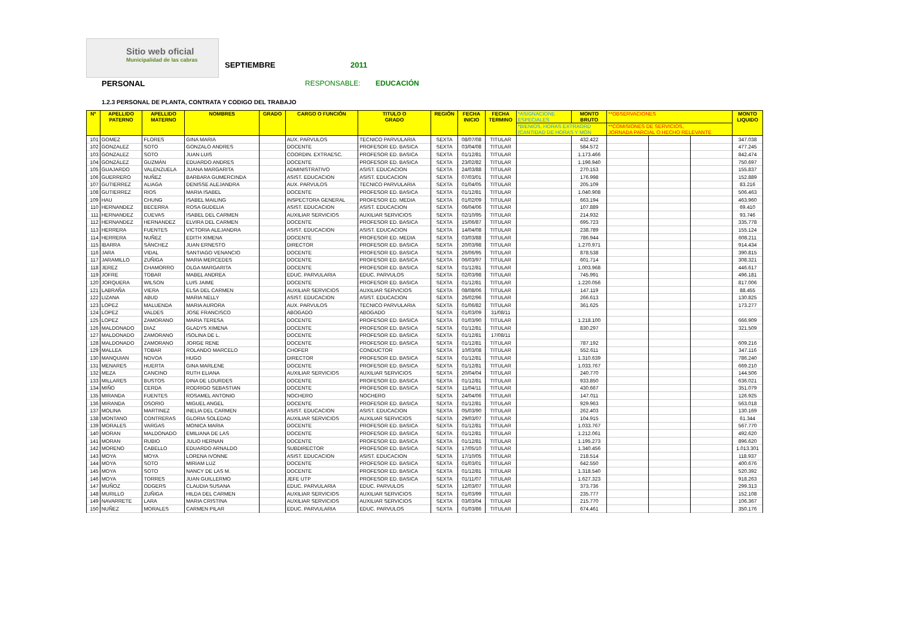Sitio web oficial
Municipalidad de las cabras
SEPTIEMBRE
2011
PERSONAL RESPONSABLE: EDUCACIÓN
1.2.3 PERSONAL DE PLANTA, CONTRATA Y CODIGO DEL TRABAJO
| Nº | APELLIDO PATERNO | APELLIDO MATERNO | NOMBRES | GRADO | CARGO O FUNCIÓN | TITULO O GRADO | REGIÓN | FECHA INICIO | FECHA TERMINO | *ASIGNACIONE ESPECIALES | MONTO BRUTO | **OBSERVACIONES | | | MONTO LIQUIDO |
| --- | --- | --- | --- | --- | --- | --- | --- | --- | --- | --- | --- | --- | --- | --- | --- |
| | | | | | | | | | | *BIENIOS, HORAS EXTRAORD (CANTIDAD DE HORAS Y MON | | **COMISIONES DE SERVICIOS, JORNADA PARCIAL O HECHO RELEVANTE | | | |
| 101 | GOMEZ | FLORES | GINA MARIA | | AUX. PARVULOS | TECNICO PARVULARIA | SEXTA | 08/07/08 | TITULAR | | 432.422 | | | | 347.038 |
| 102 | GONZALEZ | SOTO | GONZALO ANDRES | | DOCENTE | PROFESOR ED. BASICA | SEXTA | 03/04/08 | TITULAR | | 584.572 | | | | 477.245 |
| 103 | GONZALEZ | SOTO | JUAN LUIS | | COORDIN. EXTRAESC. | PROFESOR ED. BASICA | SEXTA | 01/12/81 | TITULAR | | 1.173.466 | | | | 842.474 |
| 104 | GONZÁLEZ | GUZMÁN | EDUARDO ANDRES | | DOCENTE | PROFESOR ED. BASICA | SEXTA | 23/02/82 | TITULAR | | 1.196.940 | | | | 750.697 |
| 105 | GUAJARDO | VALENZUELA | JUANA MARGARITA | | ADMINISTRATIVO | ASIST. EDUCACION | SEXTA | 24/03/88 | TITULAR | | 270.153 | | | | 155.837 |
| 106 | GUERRERO | NUÑEZ | BARBARA GUMERCINDA | | ASIST. EDUCACION | ASIST. EDUCACION | SEXTA | 07/03/01 | TITULAR | | 176.998 | | | | 152.889 |
| 107 | GUTIERREZ | ALIAGA | DENISSE ALEJANDRA | | AUX. PARVULOS | TECNICO PARVULARIA | SEXTA | 01/04/05 | TITULAR | | 205.109 | | | | 83.216 |
| 108 | GUTIERREZ | RIOS | MARIA ISABEL | | DOCENTE | PROFESOR ED. BASICA | SEXTA | 01/12/81 | TITULAR | | 1.040.908 | | | | 506.463 |
| 109 | HAU | CHUNG | ISABEL MAILING | | INSPECTORA GENERAL | PROFESOR ED. MEDIA | SEXTA | 01/02/09 | TITULAR | | 663.194 | | | | 463.960 |
| 110 | HERNANDEZ | BECERRA | ROSA GUDELIA | | ASIST. EDUCACION | ASIST. EDUCACION | SEXTA | 06/04/06 | TITULAR | | 107.889 | | | | 69.410 |
| 111 | HERNANDEZ | CUEVAS | ISABEL DEL CARMEN | | AUXILIAR SERVICIOS | AUXILIAR SERVICIOS | SEXTA | 02/10/95 | TITULAR | | 214.932 | | | | 93.746 |
| 112 | HERNANDEZ | HERNANDEZ | ELVIRA DEL CARMEN | | DOCENTE | PROFESOR ED. BASICA | SEXTA | 15/06/87 | TITULAR | | 695.723 | | | | 335.778 |
| 113 | HERRERA | FUENTES | VICTORIA ALEJANDRA | | ASIST. EDUCACION | ASIST. EDUCACION | SEXTA | 14/04/08 | TITULAR | | 238.789 | | | | 155.124 |
| 114 | HERRERA | NUÑEZ | EDITH XIMENA | | DOCENTE | PROFESOR ED. MEDIA | SEXTA | 03/03/88 | TITULAR | | 786.944 | | | | 608.211 |
| 115 | IBARRA | SÁNCHEZ | JUAN ERNESTO | | DIRECTOR | PROFESOR ED. BASICA | SEXTA | 20/03/98 | TITULAR | | 1.270.971 | | | | 914.434 |
| 116 | JARA | VIDAL | SANTIAGO VENANCIO | | DOCENTE | PROFESOR ED. BASICA | SEXTA | 26/06/95 | TITULAR | | 878.538 | | | | 390.815 |
| 117 | JARAMILLO | ZUÑIGA | MARIA MERCEDES | | DOCENTE | PROFESOR ED. BASICA | SEXTA | 06/03/97 | TITULAR | | 601.714 | | | | 308.321 |
| 118 | JEREZ | CHAMORRO | OLGA MARGARITA | | DOCENTE | PROFESOR ED. BASICA | SEXTA | 01/12/81 | TITULAR | | 1.003.968 | | | | 446.617 |
| 119 | JOFRE | TOBAR | MABEL ANDREA | | EDUC. PARVULARIA | EDUC. PARVULOS | SEXTA | 02/03/98 | TITULAR | | 745.991 | | | | 496.181 |
| 120 | JORQUERA | WILSON | LUIS JAIME | | DOCENTE | PROFESOR ED. BASICA | SEXTA | 01/12/81 | TITULAR | | 1.220.056 | | | | 817.006 |
| 121 | LABRAÑA | VIERA | ELSA DEL CARMEN | | AUXILIAR SERVICIOS | AUXILIAR SERVICIOS | SEXTA | 08/08/06 | TITULAR | | 147.119 | | | | 88.455 |
| 122 | LIZANA | ABUD | MARIA NELLY | | ASIST. EDUCACION | ASIST. EDUCACION | SEXTA | 26/02/96 | TITULAR | | 266.613 | | | | 130.825 |
| 123 | LOPEZ | MALUENDA | MARIA AURORA | | AUX. PARVULOS | TECNICO PARVULARIA | SEXTA | 01/06/82 | TITULAR | | 361.625 | | | | 173.277 |
| 124 | LOPEZ | VALDES | JOSE FRANCISCO | | ABOGADO | ABOGADO | SEXTA | 01/03/09 | 31/08/11 | | | | | | |
| 125 | LOPEZ | ZAMORANO | MARIA TERESA | | DOCENTE | PROFESOR ED. BASICA | SEXTA | 01/03/90 | TITULAR | | 1.218.100 | | | | 666.909 |
| 126 | MALDONADO | DIAZ | GLADYS XIMENA | | DOCENTE | PROFESOR ED. BASICA | SEXTA | 01/12/81 | TITULAR | | 830.297 | | | | 321.509 |
| 127 | MALDONADO | ZAMORANO | ISOLINA DE L. | | DOCENTE | PROFESOR ED. BASICA | SEXTA | 01/12/81 | 17/08/11 | | | | | | |
| 128 | MALDONADO | ZAMORANO | JORGE RENE | | DOCENTE | PROFESOR ED. BASICA | SEXTA | 01/12/81 | TITULAR | | 787.192 | | | | 609.216 |
| 129 | MALLEA | TOBAR | ROLANDO MARCELO | | CHOFER | CONDUCTOR | SEXTA | 10/03/08 | TITULAR | | 552.611 | | | | 347.116 |
| 130 | MANQUIAN | NOVOA | HUGO | | DIRECTOR | PROFESOR ED. BASICA | SEXTA | 01/12/81 | TITULAR | | 1.310.639 | | | | 786.240 |
| 131 | MENARES | HUERTA | GINA MARLENE | | DOCENTE | PROFESOR ED. BASICA | SEXTA | 01/12/81 | TITULAR | | 1.033.767 | | | | 669.210 |
| 132 | MEZA | CANCINO | RUTH ELIANA | | AUXILIAR SERVICIOS | AUXILIAR SERVICIOS | SEXTA | 20/04/04 | TITULAR | | 240.770 | | | | 144.506 |
| 133 | MILLARES | BUSTOS | DINA DE LOURDES | | DOCENTE | PROFESOR ED. BASICA | SEXTA | 01/12/81 | TITULAR | | 933.850 | | | | 636.021 |
| 134 | MIÑO | CERDA | RODRIGO SEBASTIAN | | DOCENTE | PROFESOR ED. BASICA | SEXTA | 11/04/11 | TITULAR | | 430.667 | | | | 351.079 |
| 135 | MIRANDA | FUENTES | ROSAMEL ANTONIO | | NOCHERO | NOCHERO | SEXTA | 24/04/06 | TITULAR | | 147.011 | | | | 126.925 |
| 136 | MIRANDA | OSORIO | MIGUEL ANGEL | | DOCENTE | PROFESOR ED. BASICA | SEXTA | 01/12/81 | TITULAR | | 929.963 | | | | 563.018 |
| 137 | MOLINA | MARTINEZ | INELIA DEL CARMEN | | ASIST. EDUCACION | ASIST. EDUCACION | SEXTA | 05/03/90 | TITULAR | | 262.403 | | | | 130.169 |
| 138 | MONTANO | CONTRERAS | GLORIA SOLEDAD | | AUXILIAR SERVICIOS | AUXILIAR SERVICIOS | SEXTA | 29/03/07 | TITULAR | | 104.915 | | | | 61.344 |
| 139 | MORALES | VARGAS | MONICA MARIA | | DOCENTE | PROFESOR ED. BASICA | SEXTA | 01/12/81 | TITULAR | | 1.033.767 | | | | 567.770 |
| 140 | MORAN | MALDONADO | EMILIANA DE LAS | | DOCENTE | PROFESOR ED. BASICA | SEXTA | 01/12/81 | TITULAR | | 1.212.061 | | | | 492.620 |
| 141 | MORAN | RUBIO | JULIO HERNAN | | DOCENTE | PROFESOR ED. BASICA | SEXTA | 01/12/81 | TITULAR | | 1.195.273 | | | | 896.620 |
| 142 | MORENO | CABELLO | EDUARDO ARNALDO | | SUBDIRECTOR | PROFESOR ED. BASICA | SEXTA | 17/05/10 | TITULAR | | 1.340.456 | | | | 1.013.301 |
| 143 | MOYA | MOYA | LORENA IVONNE | | ASIST. EDUCACION | ASIST. EDUCACION | SEXTA | 17/10/05 | TITULAR | | 218.514 | | | | 118.937 |
| 144 | MOYA | SOTO | MIRIAM LUZ | | DOCENTE | PROFESOR ED. BASICA | SEXTA | 01/03/01 | TITULAR | | 642.550 | | | | 400.676 |
| 145 | MOYA | SOTO | NANCY DE LAS M. | | DOCENTE | PROFESOR ED. BASICA | SEXTA | 01/12/81 | TITULAR | | 1.318.540 | | | | 520.392 |
| 146 | MOYA | TORRES | JUAN GUILLERMO | | JEFE UTP | PROFESOR ED. BASICA | SEXTA | 01/11/07 | TITULAR | | 1.627.323 | | | | 918.263 |
| 147 | MUÑOZ | ODGERS | CLAUDIA SUSANA | | EDUC. PARVULARIA | EDUC. PARVULOS | SEXTA | 12/03/07 | TITULAR | | 373.736 | | | | 299.313 |
| 148 | MURILLO | ZUÑIGA | HILDA DEL CARMEN | | AUXILIAR SERVICIOS | AUXILIAR SERVICIOS | SEXTA | 01/03/99 | TITULAR | | 235.777 | | | | 152.108 |
| 149 | NAVARRETE | LARA | MARIA CRISTINA | | AUXILIAR SERVICIOS | AUXILIAR SERVICIOS | SEXTA | 03/03/04 | TITULAR | | 215.770 | | | | 106.367 |
| 150 | NUÑEZ | MORALES | CARMEN PILAR | | EDUC. PARVULARIA | EDUC. PARVULOS | SEXTA | 01/03/86 | TITULAR | | 674.461 | | | | 350.176 |